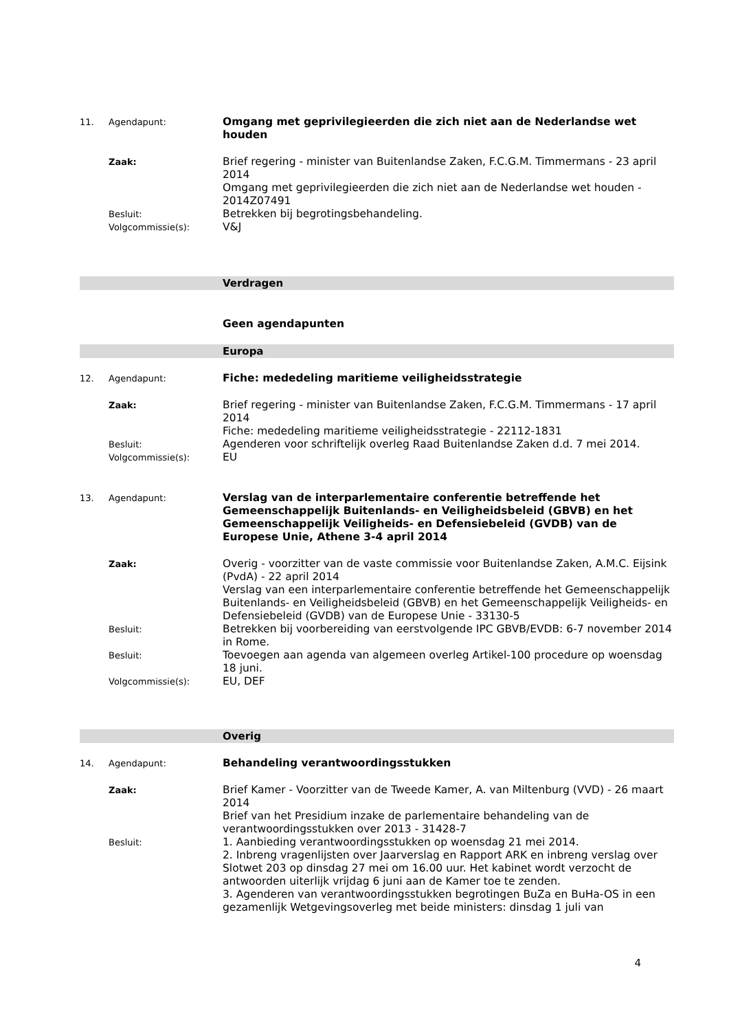11. Agendapunt:
Omgang met geprivilegieerden die zich niet aan de Nederlandse wet houden
Zaak:
Brief regering - minister van Buitenlandse Zaken, F.C.G.M. Timmermans - 23 april 2014
Omgang met geprivilegieerden die zich niet aan de Nederlandse wet houden - 2014Z07491
Besluit:
Betrekken bij begrotingsbehandeling.
Volgcommissie(s):
V&J
Verdragen
Geen agendapunten
Europa
12. Agendapunt:
Fiche: mededeling maritieme veiligheidsstrategie
Zaak:
Brief regering - minister van Buitenlandse Zaken, F.C.G.M. Timmermans - 17 april 2014
Fiche: mededeling maritieme veiligheidsstrategie - 22112-1831
Besluit:
Agenderen voor schriftelijk overleg Raad Buitenlandse Zaken d.d. 7 mei 2014.
Volgcommissie(s):
EU
13. Agendapunt:
Verslag van de interparlementaire conferentie betreffende het Gemeenschappelijk Buitenlands- en Veiligheidsbeleid (GBVB) en het Gemeenschappelijk Veiligheids- en Defensiebeleid (GVDB) van de Europese Unie, Athene 3-4 april 2014
Zaak:
Overig - voorzitter van de vaste commissie voor Buitenlandse Zaken, A.M.C. Eijsink (PvdA) - 22 april 2014
Verslag van een interparlementaire conferentie betreffende het Gemeenschappelijk Buitenlands- en Veiligheidsbeleid (GBVB) en het Gemeenschappelijk Veiligheids- en Defensiebeleid (GVDB) van de Europese Unie - 33130-5
Besluit:
Betrekken bij voorbereiding van eerstvolgende IPC GBVB/EVDB: 6-7 november 2014 in Rome.
Besluit:
Toevoegen aan agenda van algemeen overleg Artikel-100 procedure op woensdag 18 juni.
Volgcommissie(s):
EU, DEF
Overig
14. Agendapunt:
Behandeling verantwoordingsstukken
Zaak:
Brief Kamer - Voorzitter van de Tweede Kamer, A. van Miltenburg (VVD) - 26 maart 2014
Brief van het Presidium inzake de parlementaire behandeling van de verantwoordingsstukken over 2013 - 31428-7
Besluit:
1. Aanbieding verantwoordingsstukken op woensdag 21 mei 2014.
2. Inbreng vragenlijsten over Jaarverslag en Rapport ARK en inbreng verslag over Slotwet 203 op dinsdag 27 mei om 16.00 uur. Het kabinet wordt verzocht de antwoorden uiterlijk vrijdag 6 juni aan de Kamer toe te zenden.
3. Agenderen van verantwoordingsstukken begrotingen BuZa en BuHa-OS in een gezamenlijk Wetgevingsoverleg met beide ministers: dinsdag 1 juli van
4